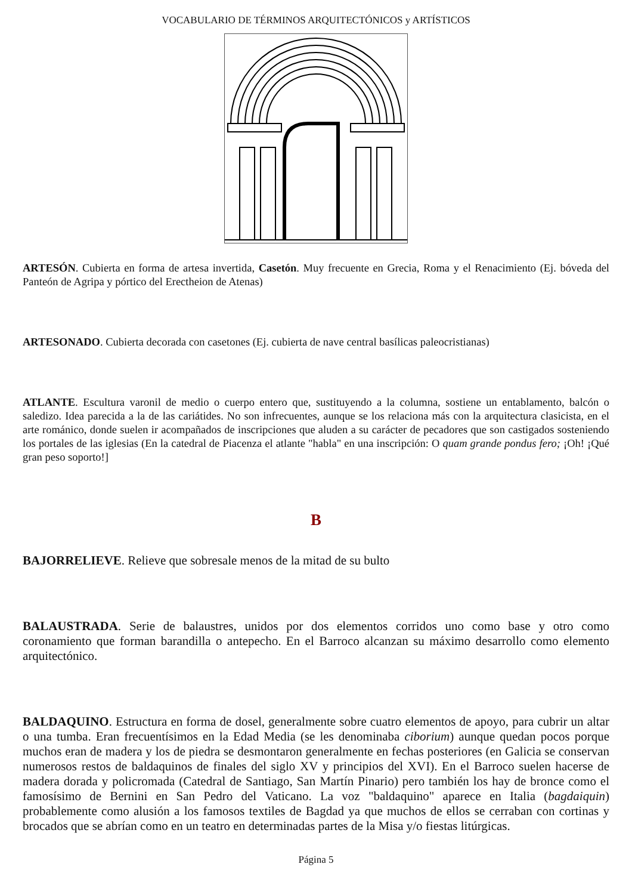VOCABULARIO DE TÉRMINOS ARQUITECTÓNICOS y ARTÍSTICOS
ARTESÓN. Cubierta en forma de artesa invertida, Casetón. Muy frecuente en Grecia, Roma y el Renacimiento (Ej. bóveda del Panteón de Agripa y pórtico del Erectheion de Atenas)
ARTESONADO. Cubierta decorada con casetones (Ej. cubierta de nave central basílicas paleocristianas)
ATLANTE. Escultura varonil de medio o cuerpo entero que, sustituyendo a la columna, sostiene un entablamento, balcón o saledizo. Idea parecida a la de las cariátides. No son infrecuentes, aunque se los relaciona más con la arquitectura clasicista, en el arte románico, donde suelen ir acompañados de inscripciones que aluden a su carácter de pecadores que son castigados sosteniendo los portales de las iglesias (En la catedral de Piacenza el atlante "habla" en una inscripción: O quam grande pondus fero; ¡Oh! ¡Qué gran peso soporto!]
B
BAJORRELIEVE. Relieve que sobresale menos de la mitad de su bulto
BALAUSTRADA. Serie de balaustres, unidos por dos elementos corridos uno como base y otro como coronamiento que forman barandilla o antepecho. En el Barroco alcanzan su máximo desarrollo como elemento arquitectónico.
BALDAQUINO. Estructura en forma de dosel, generalmente sobre cuatro elementos de apoyo, para cubrir un altar o una tumba. Eran frecuentísimos en la Edad Media (se les denominaba ciborium) aunque quedan pocos porque muchos eran de madera y los de piedra se desmontaron generalmente en fechas posteriores (en Galicia se conservan numerosos restos de baldaquinos de finales del siglo XV y principios del XVI). En el Barroco suelen hacerse de madera dorada y policromada (Catedral de Santiago, San Martín Pinario) pero también los hay de bronce como el famosísimo de Bernini en San Pedro del Vaticano. La voz "baldaquino" aparece en Italia (bagdaiquin) probablemente como alusión a los famosos textiles de Bagdad ya que muchos de ellos se cerraban con cortinas y brocados que se abrían como en un teatro en determinadas partes de la Misa y/o fiestas litúrgicas.
Página 5